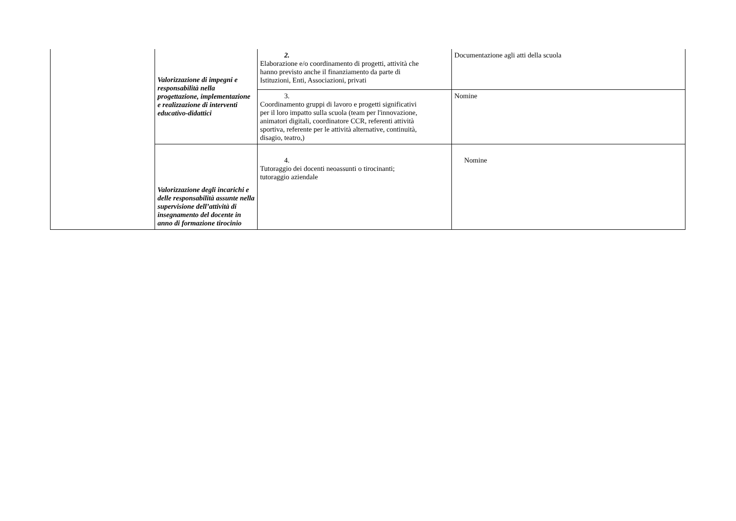| | Valorizzazione di impegni e responsabilità nella progettazione, implementazione e realizzazione di interventi educativo-didattici | 2. Elaborazione e/o coordinamento di progetti, attività che hanno previsto anche il finanziamento da parte di Istituzioni, Enti, Associazioni, privati | Documentazione agli atti della scuola |
| | | 3. Coordinamento gruppi di lavoro e progetti significativi per il loro impatto sulla scuola (team per l'innovazione, animatori digitali, coordinatore CCR, referenti attività sportiva, referente per le attività alternative, continuità, disagio, teatro,) | Nomine |
| | Valorizzazione degli incarichi e delle responsabilità assunte nella supervisione dell’attività di insegnamento del docente in anno di formazione tirocinio | 4. Tutoraggio dei docenti neoassunti o tirocinanti; tutoraggio aziendale | Nomine |